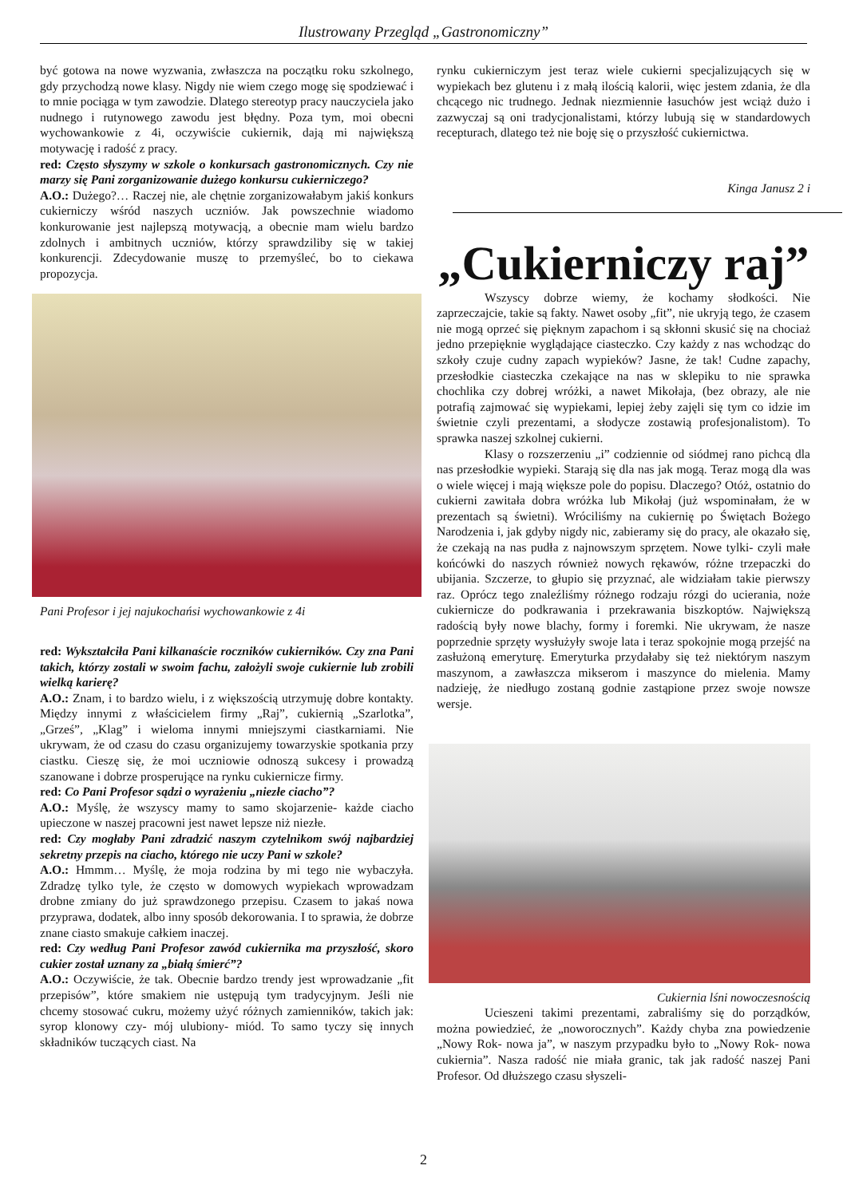Ilustrowany Przegląd „Gastronomiczny”
być gotowa na nowe wyzwania, zwłaszcza na początku roku szkolnego, gdy przychodzą nowe klasy. Nigdy nie wiem czego mogę się spodziewać i to mnie pociąga w tym zawodzie. Dlatego stereotyp pracy nauczyciela jako nudnego i rutynowego zawodu jest błędny. Poza tym, moi obecni wychowankowie z 4i, oczywiście cukiernik, dają mi największą motywację i radość z pracy.
red: Często słyszymy w szkole o konkursach gastronomicznych. Czy nie marzy się Pani zorganizowanie dużego konkursu cukierniczego?
A.O.: Dużego?… Raczej nie, ale chętnie zorganizowałabym jakiś konkurs cukierniczy wśród naszych uczniów. Jak powszechnie wiadomo konkurowanie jest najlepszą motywacją, a obecnie mam wielu bardzo zdolnych i ambitnych uczniów, którzy sprawdziliby się w takiej konkurencji. Zdecydowanie muszę to przemyśleć, bo to ciekawa propozycja.
Pani Profesor i jej najukochańsi wychowankowie z 4i
red: Wykształciła Pani kilkanaście roczników cukierników. Czy zna Pani takich, którzy zostali w swoim fachu, założyli swoje cukiernie lub zrobili wielką karierę?
A.O.: Znam, i to bardzo wielu, i z większością utrzymuję dobre kontakty. Między innymi z właścicielem firmy „Raj”, cukiernią „Szarlotka”, „Grześ”, „Klag” i wieloma innymi mniejszymi ciastkarniami. Nie ukrywam, że od czasu do czasu organizujemy towarzyskie spotkania przy ciastku. Cieszę się, że moi uczniowie odnoszą sukcesy i prowadzą szanowane i dobrze prosperujące na rynku cukiernicze firmy.
red: Co Pani Profesor sądzi o wyrażeniu „niezłe ciacho”?
A.O.: Myślę, że wszyscy mamy to samo skojarzenie- każde ciacho upieczone w naszej pracowni jest nawet lepsze niż niezłe.
red: Czy mogłaby Pani zdradzić naszym czytelnikom swój najbardziej sekretny przepis na ciacho, którego nie uczy Pani w szkole?
A.O.: Hmmm… Myślę, że moja rodzina by mi tego nie wybaczyła. Zdradzę tylko tyle, że często w domowych wypiekach wprowadzam drobne zmiany do już sprawdzonego przepisu. Czasem to jakaś nowa przyprawa, dodatek, albo inny sposób dekorowania. I to sprawia, że dobrze znane ciasto smakuje całkiem inaczej.
red: Czy według Pani Profesor zawód cukiernika ma przyszłość, skoro cukier został uznany za „białą śmierć”?
A.O.: Oczywiście, że tak. Obecnie bardzo trendy jest wprowadzanie „fit przepisów”, które smakiem nie ustępują tym tradycyjnym. Jeśli nie chcemy stosować cukru, możemy użyć różnych zamienników, takich jak: syrop klonowy czy- mój ulubiony- miód. To samo tyczy się innych składników tuczących ciast. Na
rynku cukierniczym jest teraz wiele cukierni specjalizujących się w wypiekach bez glutenu i z małą ilością kalorii, więc jestem zdania, że dla chcącego nic trudnego. Jednak niezmiennie łasuchów jest wciąż dużo i zazwyczaj są oni tradycjonalistami, którzy lubują się w standardowych recepturach, dlatego też nie boję się o przyszłość cukiernictwa.
Kinga Janusz 2 i
„Cukierniczy raj”
Wszyscy dobrze wiemy, że kochamy słodkości. Nie zaprzeczajcie, takie są fakty. Nawet osoby „fit”, nie ukryją tego, że czasem nie mogą oprzeć się pięknym zapachom i są skłonni skusić się na chociaż jedno przepięknie wyglądające ciasteczko. Czy każdy z nas wchodząc do szkoły czuje cudny zapach wypieków? Jasne, że tak! Cudne zapachy, przesłodkie ciasteczka czekające na nas w sklepiku to nie sprawka chochlika czy dobrej wróżki, a nawet Mikołaja, (bez obrazy, ale nie potrafią zajmować się wypiekami, lepiej żeby zajęli się tym co idzie im świetnie czyli prezentami, a słodycze zostawią profesjonalistom). To sprawka naszej szkolnej cukierni.
Klasy o rozszerzeniu „i” codziennie od siódmej rano pichcą dla nas przesłodkie wypieki. Starają się dla nas jak mogą. Teraz mogą dla was o wiele więcej i mają większe pole do popisu. Dlaczego? Otóż, ostatnio do cukierni zawitała dobra wróżka lub Mikołaj (już wspominałam, że w prezentach są świetni). Wróciliśmy na cukiernię po Świętach Bożego Narodzenia i, jak gdyby nigdy nic, zabieramy się do pracy, ale okazało się, że czekają na nas pudła z najnowszym sprzętem. Nowe tylki- czyli małe końcówki do naszych również nowych rękawów, różne trzepaczki do ubijania. Szczerze, to głupio się przyznać, ale widziałam takie pierwszy raz. Oprócz tego znaleźliśmy różnego rodzaju rózgi do ucierania, noże cukiernicze do podkrawania i przekrawania biszkoptów. Największą radością były nowe blachy, formy i foremki. Nie ukrywam, że nasze poprzednie sprzęty wysłużyły swoje lata i teraz spokojnie mogą przejść na zasłużoną emeryturę. Emeryturka przydałaby się też niektórym naszym maszynom, a zawłaszcza mikserom i maszynce do mielenia. Mamy nadzieję, że niedługo zostaną godnie zastąpione przez swoje nowsze wersje.
Cukiernia lśni nowoczesnością
Ucieszeni takimi prezentami, zabraliśmy się do porządków, można powiedzieć, że „noworocznych”. Każdy chyba zna powiedzenie „Nowy Rok- nowa ja”, w naszym przypadku było to „Nowy Rok- nowa cukiernia”. Nasza radość nie miała granic, tak jak radość naszej Pani Profesor. Od dłuższego czasu słyszeli-
2